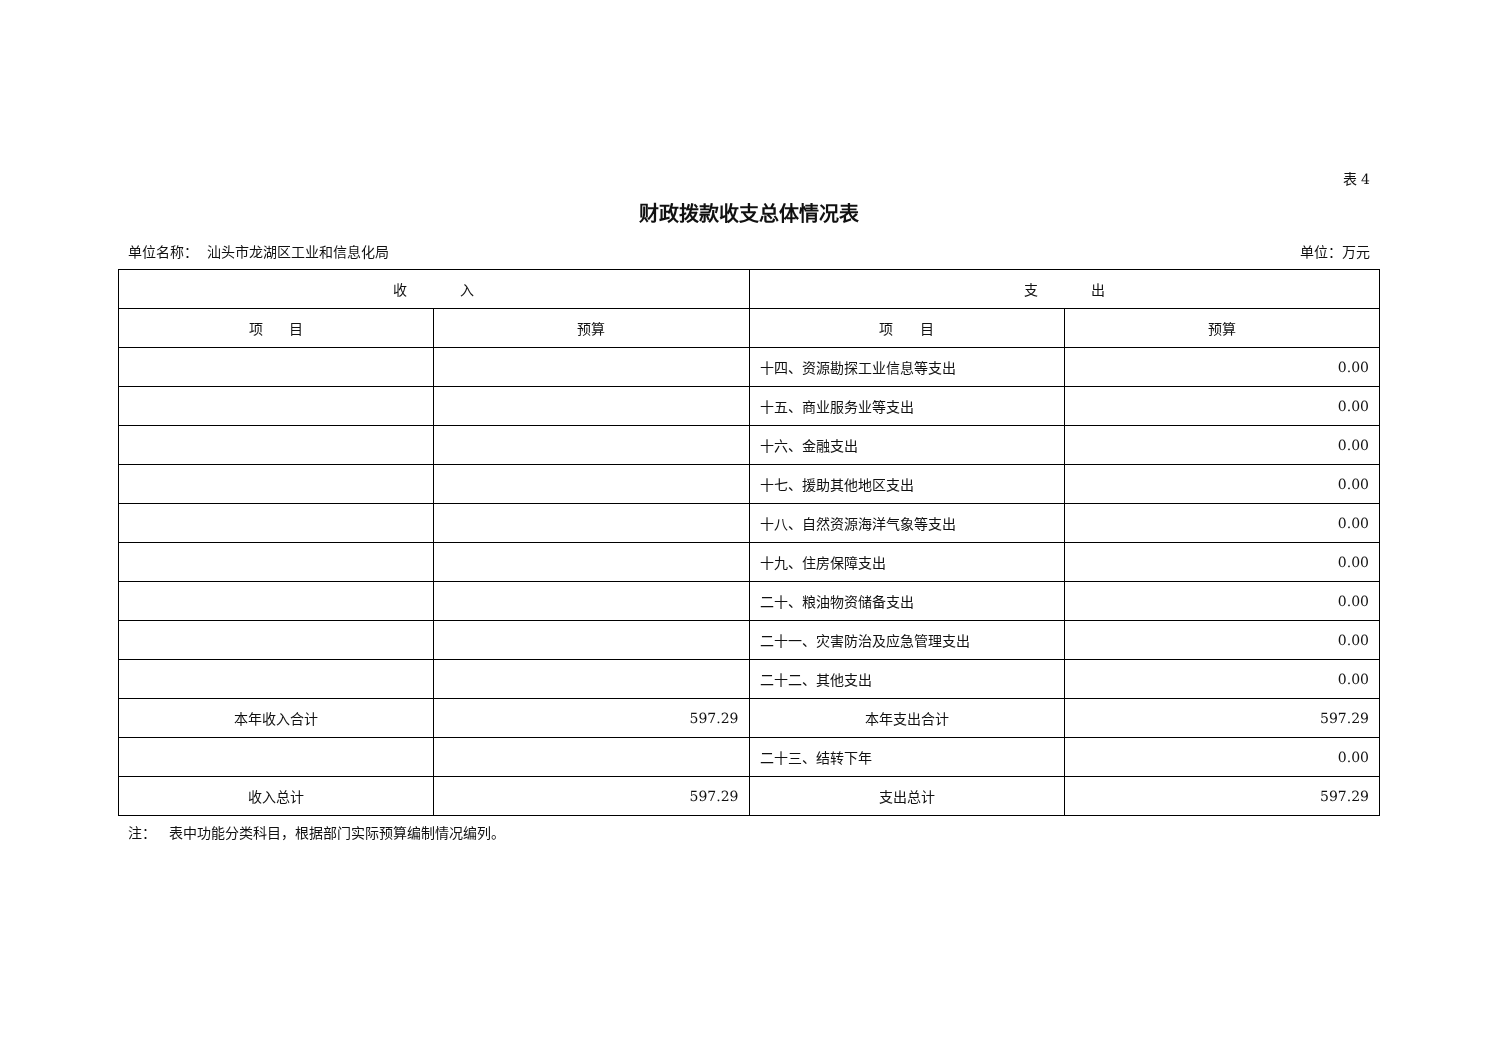表 4
财政拨款收支总体情况表
单位名称： 汕头市龙湖区工业和信息化局 单位：万元
| 收 入 | | 支 出 | |
| --- | --- | --- | --- |
| 项 目 | 预算 | 项 目 | 预算 |
| | | 十四、资源勘探工业信息等支出 | 0.00 |
| | | 十五、商业服务业等支出 | 0.00 |
| | | 十六、金融支出 | 0.00 |
| | | 十七、援助其他地区支出 | 0.00 |
| | | 十八、自然资源海洋气象等支出 | 0.00 |
| | | 十九、住房保障支出 | 0.00 |
| | | 二十、粮油物资储备支出 | 0.00 |
| | | 二十一、灾害防治及应急管理支出 | 0.00 |
| | | 二十二、其他支出 | 0.00 |
| 本年收入合计 | 597.29 | 本年支出合计 | 597.29 |
| | | 二十三、结转下年 | 0.00 |
| 收入总计 | 597.29 | 支出总计 | 597.29 |
注： 表中功能分类科目，根据部门实际预算编制情况编列。